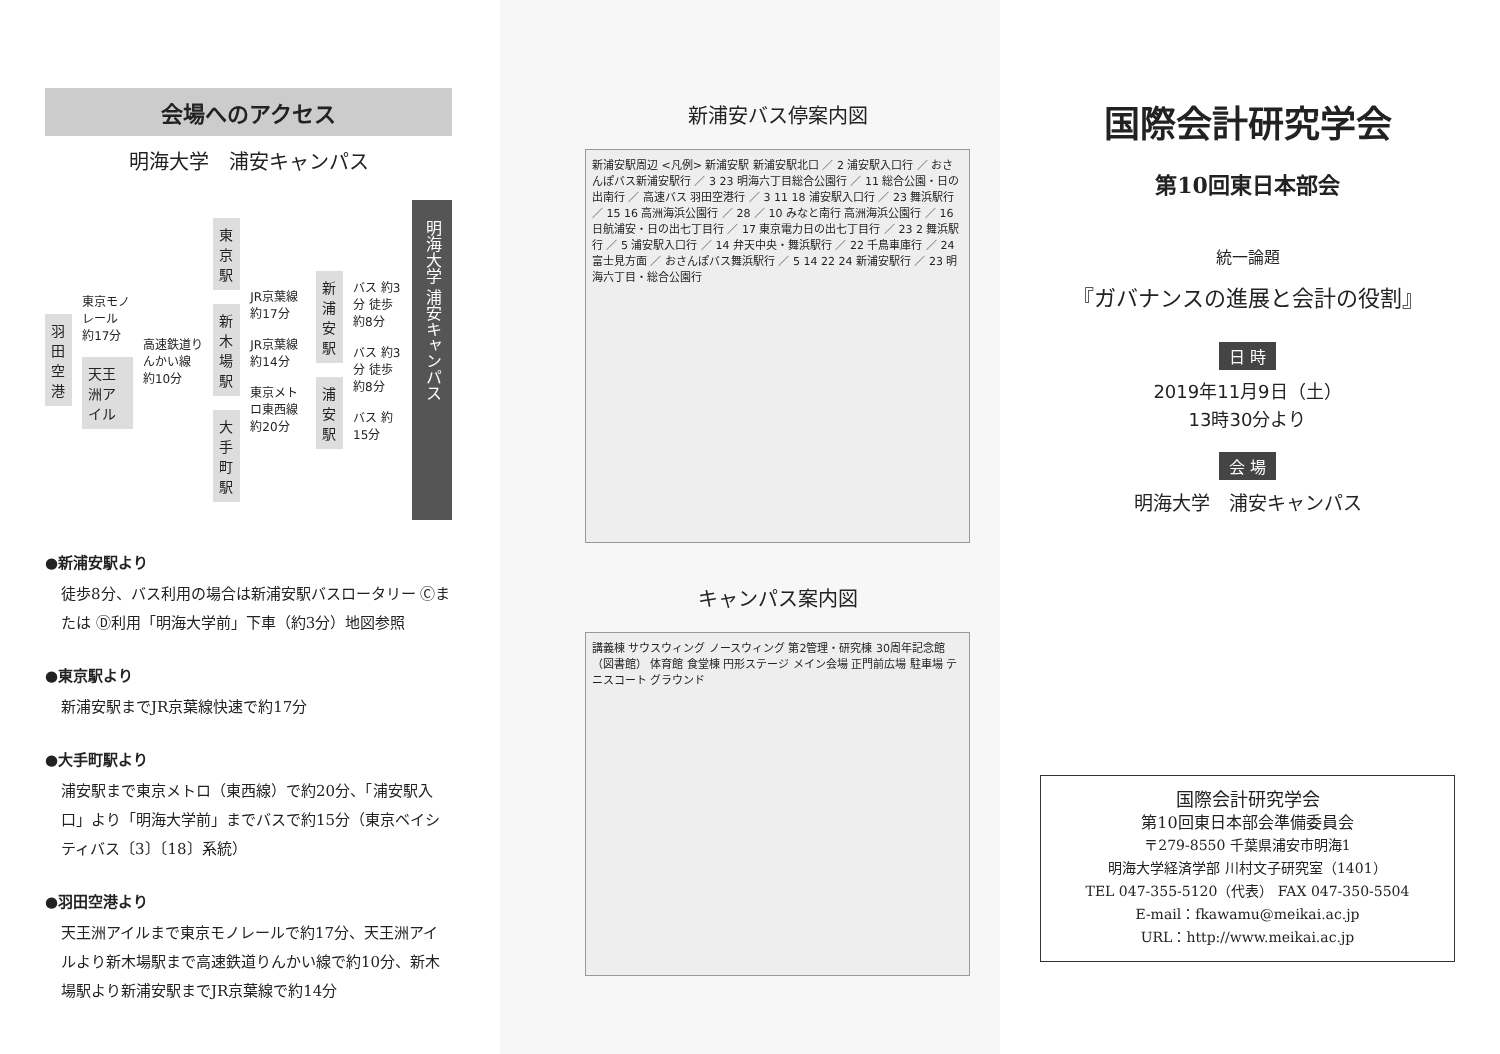会場へのアクセス
明海大学　浦安キャンパス
羽田空港
東京モノレール 約17分
天王洲アイル
高速鉄道りんかい線 約10分
東京駅
新木場駅
大手町駅
JR京葉線 約17分
JR京葉線 約14分
東京メトロ東西線 約20分
新浦安駅
浦安駅
バス 約3分 徒歩 約8分
バス 約3分 徒歩 約8分
バス 約15分
明海大学 浦安キャンパス
●新浦安駅より
徒歩8分、バス利用の場合は新浦安駅バスロータリー Ⓒまたは Ⓓ利用「明海大学前」下車（約3分）地図参照
●東京駅より
新浦安駅までJR京葉線快速で約17分
●大手町駅より
浦安駅まで東京メトロ（東西線）で約20分、「浦安駅入口」より「明海大学前」までバスで約15分（東京ベイシティバス〔3〕〔18〕系統）
●羽田空港より
天王洲アイルまで東京モノレールで約17分、天王洲アイルより新木場駅まで高速鉄道りんかい線で約10分、新木場駅より新浦安駅までJR京葉線で約14分
新浦安バス停案内図
新浦安駅周辺 <凡例> 新浦安駅 新浦安駅北口 ／ 2 浦安駅入口行 ／ おさんぽバス新浦安駅行 ／ 3 23 明海六丁目総合公園行 ／ 11 総合公園・日の出南行 ／ 高速バス 羽田空港行 ／ 3 11 18 浦安駅入口行 ／ 23 舞浜駅行 ／ 15 16 高洲海浜公園行 ／ 28 ／ 10 みなと南行 高洲海浜公園行 ／ 16 日航浦安・日の出七丁目行 ／ 17 東京電力日の出七丁目行 ／ 23 2 舞浜駅行 ／ 5 浦安駅入口行 ／ 14 弁天中央・舞浜駅行 ／ 22 千鳥車庫行 ／ 24 富士見方面 ／ おさんぽバス舞浜駅行 ／ 5 14 22 24 新浦安駅行 ／ 23 明海六丁目・総合公園行
キャンパス案内図
講義棟 サウスウィング ノースウィング 第2管理・研究棟 30周年記念館（図書館） 体育館 食堂棟 円形ステージ メイン会場 正門前広場 駐車場 テニスコート グラウンド
国際会計研究学会
第10回東日本部会
統一論題
『ガバナンスの進展と会計の役割』
日 時
2019年11月9日（土）
13時30分より
会 場
明海大学　浦安キャンパス
国際会計研究学会
第10回東日本部会準備委員会
〒279-8550 千葉県浦安市明海1
明海大学経済学部 川村文子研究室（1401）
TEL 047-355-5120（代表） FAX 047-350-5504
E-mail：fkawamu@meikai.ac.jp
URL：http://www.meikai.ac.jp